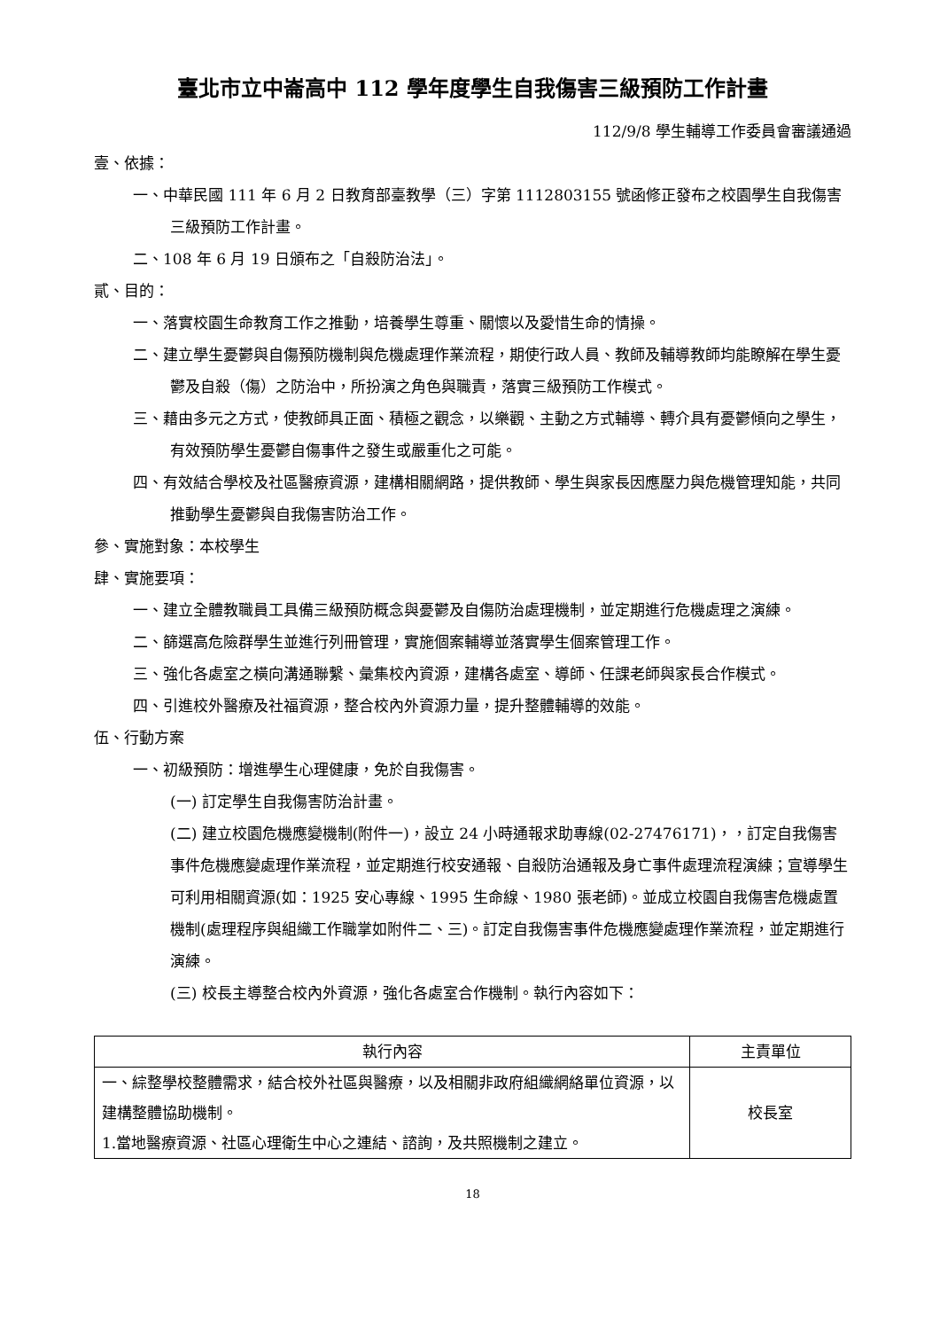臺北市立中崙高中 112 學年度學生自我傷害三級預防工作計畫
112/9/8 學生輔導工作委員會審議通過
壹、依據：
一、中華民國 111 年 6 月 2 日教育部臺教學（三）字第 1112803155 號函修正發布之校園學生自我傷害三級預防工作計畫。
二、108 年 6 月 19 日頒布之「自殺防治法」。
貳、目的：
一、落實校園生命教育工作之推動，培養學生尊重、關懷以及愛惜生命的情操。
二、建立學生憂鬱與自傷預防機制與危機處理作業流程，期使行政人員、教師及輔導教師均能瞭解在學生憂鬱及自殺（傷）之防治中，所扮演之角色與職責，落實三級預防工作模式。
三、藉由多元之方式，使教師具正面、積極之觀念，以樂觀、主動之方式輔導、轉介具有憂鬱傾向之學生，有效預防學生憂鬱自傷事件之發生或嚴重化之可能。
四、有效結合學校及社區醫療資源，建構相關網路，提供教師、學生與家長因應壓力與危機管理知能，共同推動學生憂鬱與自我傷害防治工作。
參、實施對象：本校學生
肆、實施要項：
一、建立全體教職員工具備三級預防概念與憂鬱及自傷防治處理機制，並定期進行危機處理之演練。
二、篩選高危險群學生並進行列冊管理，實施個案輔導並落實學生個案管理工作。
三、強化各處室之橫向溝通聯繫、彙集校內資源，建構各處室、導師、任課老師與家長合作模式。
四、引進校外醫療及社福資源，整合校內外資源力量，提升整體輔導的效能。
伍、行動方案
一、初級預防：增進學生心理健康，免於自我傷害。
(一) 訂定學生自我傷害防治計畫。
(二) 建立校園危機應變機制(附件一)，設立 24 小時通報求助專線(02-27476171)，，訂定自我傷害事件危機應變處理作業流程，並定期進行校安通報、自殺防治通報及身亡事件處理流程演練；宣導學生可利用相關資源(如：1925 安心專線、1995 生命線、1980 張老師)。並成立校園自我傷害危機處置機制(處理程序與組織工作職掌如附件二、三)。訂定自我傷害事件危機應變處理作業流程，並定期進行演練。
(三) 校長主導整合校內外資源，強化各處室合作機制。執行內容如下：
| 執行內容 | 主責單位 |
| --- | --- |
| 一、綜整學校整體需求，結合校外社區與醫療，以及相關非政府組織網絡單位資源，以建構整體協助機制。 1.當地醫療資源、社區心理衛生中心之連結、諮詢，及共照機制之建立。 | 校長室 |
18